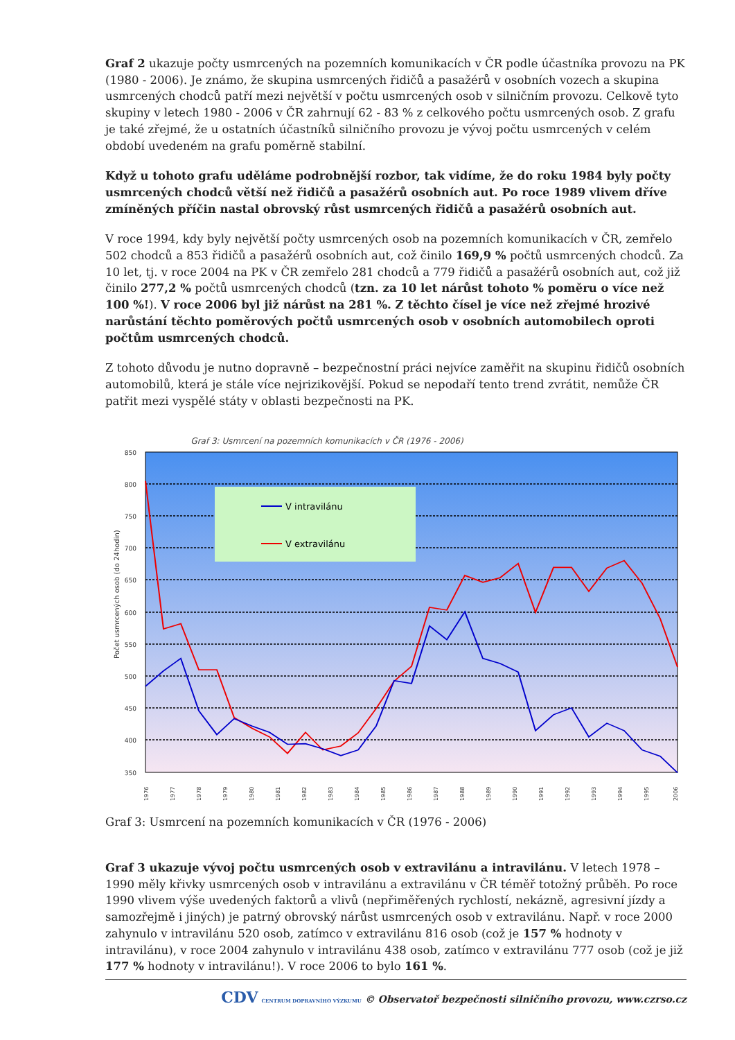Graf 2 ukazuje počty usmrcených na pozemních komunikacích v ČR podle účastníka provozu na PK (1980 - 2006). Je známo, že skupina usmrcených řidičů a pasažérů v osobních vozech a skupina usmrcených chodců patří mezi největší v počtu usmrcených osob v silničním provozu. Celkově tyto skupiny v letech 1980 - 2006 v ČR zahrnují 62 - 83 % z celkového počtu usmrcených osob. Z grafu je také zřejmé, že u ostatních účastníků silničního provozu je vývoj počtu usmrcených v celém období uvedeném na grafu poměrně stabilní.
Když u tohoto grafu uděláme podrobnější rozbor, tak vidíme, že do roku 1984 byly počty usmrcených chodců větší než řidičů a pasažérů osobních aut. Po roce 1989 vlivem dříve zmíněných příčin nastal obrovský růst usmrcených řidičů a pasažérů osobních aut.
V roce 1994, kdy byly největší počty usmrcených osob na pozemních komunikacích v ČR, zemřelo 502 chodců a 853 řidičů a pasažérů osobních aut, což činilo 169,9 % počtů usmrcených chodců. Za 10 let, tj. v roce 2004 na PK v ČR zemřelo 281 chodců a 779 řidičů a pasažérů osobních aut, což již činilo 277,2 % počtů usmrcených chodců (tzn. za 10 let nárůst tohoto % poměru o více než 100 %!). V roce 2006 byl již nárůst na 281 %. Z těchto čísel je více než zřejmé hrozivé narůstání těchto poměrových počtů usmrcených osob v osobních automobilech oproti počtům usmrcených chodců.
Z tohoto důvodu je nutno dopravně – bezpečnostní práci nejvíce zaměřit na skupinu řidičů osobních automobilů, která je stále více nejrizikovější. Pokud se nepodaří tento trend zvrátit, nemůže ČR patřit mezi vyspělé státy v oblasti bezpečnosti na PK.
Graf 3: Usmrcení na pozemních komunikacích v ČR (1976 - 2006)
850
800
750
700
650
600
550
500
450
400
350
Počet usmrcených osob (do 24hodin)
V intravilánu
V extravilánu
1976
1977
1978
1979
1980
1981
1982
1983
1984
1985
1986
1987
1988
1989
1990
1991
1992
1993
1994
1995
2006
Graf 3: Usmrcení na pozemních komunikacích v ČR (1976 - 2006)
Graf 3 ukazuje vývoj počtu usmrcených osob v extravilánu a intravilánu. V letech 1978 – 1990 měly křivky usmrcených osob v intravilánu a extravilánu v ČR téměř totožný průběh. Po roce 1990 vlivem výše uvedených faktorů a vlivů (nepřiměřených rychlostí, nekázně, agresivní jízdy a samozřejmě i jiných) je patrný obrovský nárůst usmrcených osob v extravilánu. Např. v roce 2000 zahynulo v intravilánu 520 osob, zatímco v extravilánu 816 osob (což je 157 % hodnoty v intravilánu), v roce 2004 zahynulo v intravilánu 438 osob, zatímco v extravilánu 777 osob (což je již 177 % hodnoty v intravilánu!). V roce 2006 to bylo 161 %.
CDV CENTRUM DOPRAVNÍHO VÝZKUMU © Observatoř bezpečnosti silničního provozu, www.czrso.cz